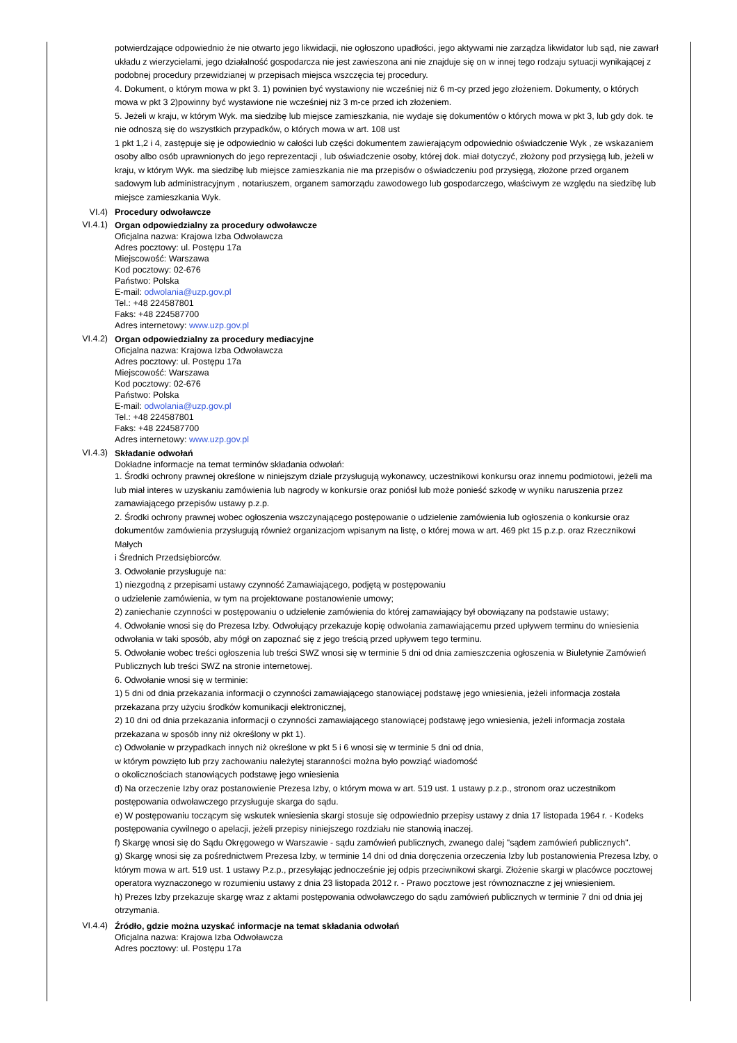potwierdzające odpowiednio że nie otwarto jego likwidacji, nie ogłoszono upadłości, jego aktywami nie zarządza likwidator lub sąd, nie zawarł układu z wierzycielami, jego działalność gospodarcza nie jest zawieszona ani nie znajduje się on w innej tego rodzaju sytuacji wynikającej z podobnej procedury przewidzianej w przepisach miejsca wszczęcia tej procedury.
4. Dokument, o którym mowa w pkt 3. 1) powinien być wystawiony nie wcześniej niż 6 m-cy przed jego złożeniem. Dokumenty, o których mowa w pkt 3 2)powinny być wystawione nie wcześniej niż 3 m-ce przed ich złożeniem.
5. Jeżeli w kraju, w którym Wyk. ma siedzibę lub miejsce zamieszkania, nie wydaje się dokumentów o których mowa w pkt 3, lub gdy dok. te nie odnoszą się do wszystkich przypadków, o których mowa w art. 108 ust
1 pkt 1,2 i 4, zastępuje się je odpowiednio w całości lub części dokumentem zawierającym odpowiednio oświadczenie Wyk , ze wskazaniem osoby albo osób uprawnionych do jego reprezentacji , lub oświadczenie osoby, której dok. miał dotyczyć, złożony pod przysięgą lub, jeżeli w kraju, w którym Wyk. ma siedzibę lub miejsce zamieszkania nie ma przepisów o oświadczeniu pod przysięgą, złożone przed organem sadowym lub administracyjnym , notariuszem, organem samorządu zawodowego lub gospodarczego, właściwym ze względu na siedzibę lub miejsce zamieszkania Wyk.
VI.4) Procedury odwoławcze
VI.4.1)
Organ odpowiedzialny za procedury odwoławcze
Oficjalna nazwa: Krajowa Izba Odwoławcza
Adres pocztowy: ul. Postępu 17a
Miejscowość: Warszawa
Kod pocztowy: 02-676
Państwo: Polska
E-mail: odwolania@uzp.gov.pl
Tel.: +48 224587801
Faks: +48 224587700
Adres internetowy: www.uzp.gov.pl
VI.4.2)
Organ odpowiedzialny za procedury mediacyjne
Oficjalna nazwa: Krajowa Izba Odwoławcza
Adres pocztowy: ul. Postępu 17a
Miejscowość: Warszawa
Kod pocztowy: 02-676
Państwo: Polska
E-mail: odwolania@uzp.gov.pl
Tel.: +48 224587801
Faks: +48 224587700
Adres internetowy: www.uzp.gov.pl
VI.4.3)
Składanie odwołań
Dokładne informacje na temat terminów składania odwołań:
1. Środki ochrony prawnej określone w niniejszym dziale przysługują wykonawcy, uczestnikowi konkursu oraz innemu podmiotowi, jeżeli ma lub miał interes w uzyskaniu zamówienia lub nagrody w konkursie oraz poniósł lub może ponieść szkodę w wyniku naruszenia przez zamawiającego przepisów ustawy p.z.p.
2. Środki ochrony prawnej wobec ogłoszenia wszczynającego postępowanie o udzielenie zamówienia lub ogłoszenia o konkursie oraz dokumentów zamówienia przysługują również organizacjom wpisanym na listę, o której mowa w art. 469 pkt 15 p.z.p. oraz Rzecznikowi Małych
i Średnich Przedsiębiorców.
3. Odwołanie przysługuje na:
1) niezgodną z przepisami ustawy czynność Zamawiającego, podjętą w postępowaniu
o udzielenie zamówienia, w tym na projektowane postanowienie umowy;
2) zaniechanie czynności w postępowaniu o udzielenie zamówienia do której zamawiający był obowiązany na podstawie ustawy;
4. Odwołanie wnosi się do Prezesa Izby. Odwołujący przekazuje kopię odwołania zamawiającemu przed upływem terminu do wniesienia odwołania w taki sposób, aby mógł on zapoznać się z jego treścią przed upływem tego terminu.
5. Odwołanie wobec treści ogłoszenia lub treści SWZ wnosi się w terminie 5 dni od dnia zamieszczenia ogłoszenia w Biuletynie Zamówień Publicznych lub treści SWZ na stronie internetowej.
6. Odwołanie wnosi się w terminie:
1) 5 dni od dnia przekazania informacji o czynności zamawiającego stanowiącej podstawę jego wniesienia, jeżeli informacja została przekazana przy użyciu środków komunikacji elektronicznej,
2) 10 dni od dnia przekazania informacji o czynności zamawiającego stanowiącej podstawę jego wniesienia, jeżeli informacja została przekazana w sposób inny niż określony w pkt 1).
c) Odwołanie w przypadkach innych niż określone w pkt 5 i 6 wnosi się w terminie 5 dni od dnia,
w którym powzięto lub przy zachowaniu należytej staranności można było powziąć wiadomość
o okolicznościach stanowiących podstawę jego wniesienia
d) Na orzeczenie Izby oraz postanowienie Prezesa Izby, o którym mowa w art. 519 ust. 1 ustawy p.z.p., stronom oraz uczestnikom postępowania odwoławczego przysługuje skarga do sądu.
e) W postępowaniu toczącym się wskutek wniesienia skargi stosuje się odpowiednio przepisy ustawy z dnia 17 listopada 1964 r. - Kodeks postępowania cywilnego o apelacji, jeżeli przepisy niniejszego rozdziału nie stanowią inaczej.
f) Skargę wnosi się do Sądu Okręgowego w Warszawie - sądu zamówień publicznych, zwanego dalej "sądem zamówień publicznych".
g) Skargę wnosi się za pośrednictwem Prezesa Izby, w terminie 14 dni od dnia doręczenia orzeczenia Izby lub postanowienia Prezesa Izby, o którym mowa w art. 519 ust. 1 ustawy P.z.p., przesyłając jednocześnie jej odpis przeciwnikowi skargi. Złożenie skargi w placówce pocztowej operatora wyznaczonego w rozumieniu ustawy z dnia 23 listopada 2012 r. - Prawo pocztowe jest równoznaczne z jej wniesieniem.
h) Prezes Izby przekazuje skargę wraz z aktami postępowania odwoławczego do sądu zamówień publicznych w terminie 7 dni od dnia jej otrzymania.
VI.4.4)
Źródło, gdzie można uzyskać informacje na temat składania odwołań
Oficjalna nazwa: Krajowa Izba Odwoławcza
Adres pocztowy: ul. Postępu 17a